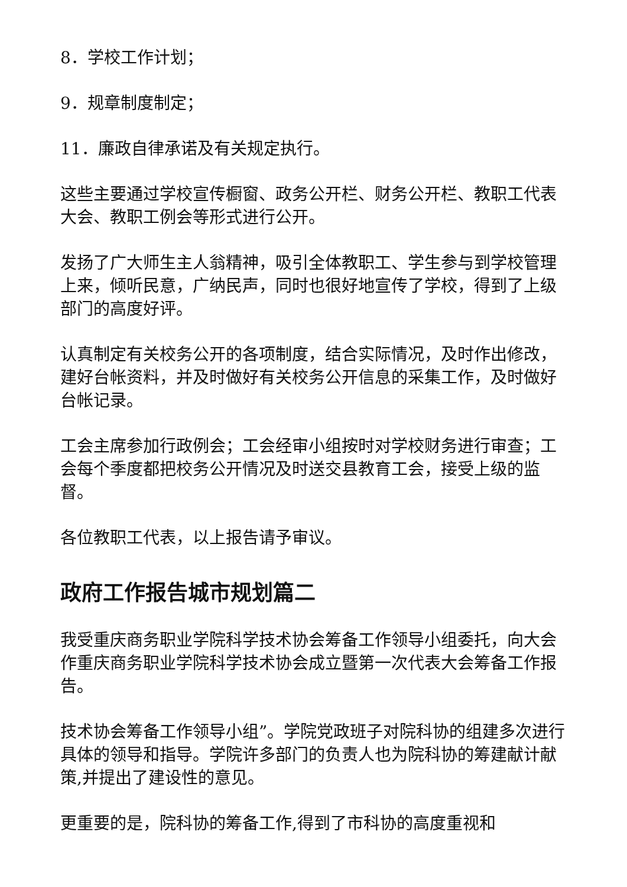8．学校工作计划；
9．规章制度制定；
11．廉政自律承诺及有关规定执行。
这些主要通过学校宣传橱窗、政务公开栏、财务公开栏、教职工代表大会、教职工例会等形式进行公开。
发扬了广大师生主人翁精神，吸引全体教职工、学生参与到学校管理上来，倾听民意，广纳民声，同时也很好地宣传了学校，得到了上级部门的高度好评。
认真制定有关校务公开的各项制度，结合实际情况，及时作出修改，建好台帐资料，并及时做好有关校务公开信息的采集工作，及时做好台帐记录。
工会主席参加行政例会；工会经审小组按时对学校财务进行审查；工会每个季度都把校务公开情况及时送交县教育工会，接受上级的监督。
各位教职工代表，以上报告请予审议。
政府工作报告城市规划篇二
我受重庆商务职业学院科学技术协会筹备工作领导小组委托，向大会作重庆商务职业学院科学技术协会成立暨第一次代表大会筹备工作报告。
技术协会筹备工作领导小组”。学院党政班子对院科协的组建多次进行具体的领导和指导。学院许多部门的负责人也为院科协的筹建献计献策,并提出了建设性的意见。
更重要的是，院科协的筹备工作,得到了市科协的高度重视和